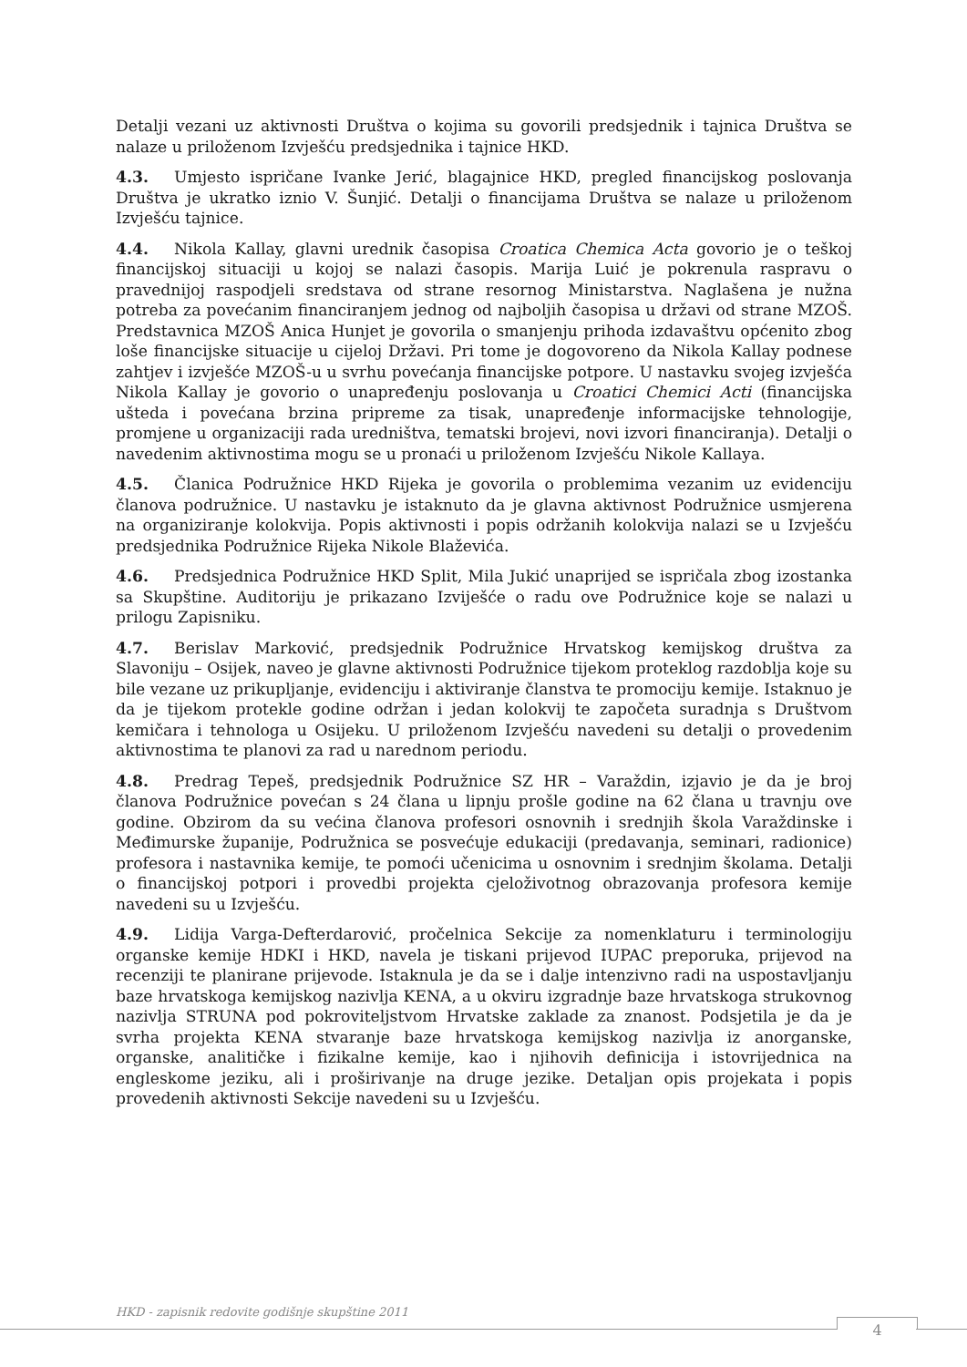Detalji vezani uz aktivnosti Društva o kojima su govorili predsjednik i tajnica Društva se nalaze u priloženom Izvješću predsjednika i tajnice HKD.
4.3. Umjesto ispričane Ivanke Jerić, blagajnice HKD, pregled financijskog poslovanja Društva je ukratko iznio V. Šunjić. Detalji o financijama Društva se nalaze u priloženom Izvješću tajnice.
4.4. Nikola Kallay, glavni urednik časopisa Croatica Chemica Acta govorio je o teškoj financijskoj situaciji u kojoj se nalazi časopis. Marija Luić je pokrenula raspravu o pravednijoj raspodjeli sredstava od strane resornog Ministarstva. Naglašena je nužna potreba za povećanim financiranjem jednog od najboljih časopisa u državi od strane MZOŠ. Predstavnica MZOŠ Anica Hunjet je govorila o smanjenju prihoda izdavaštvu općenito zbog loše financijske situacije u cijeloj Državi. Pri tome je dogovoreno da Nikola Kallay podnese zahtjev i izvješće MZOŠ-u u svrhu povećanja financijske potpore. U nastavku svojeg izvješća Nikola Kallay je govorio o unapređenju poslovanja u Croatici Chemici Acti (financijska ušteda i povećana brzina pripreme za tisak, unapređenje informacijske tehnologije, promjene u organizaciji rada uredništva, tematski brojevi, novi izvori financiranja). Detalji o navedenim aktivnostima mogu se u pronaći u priloženom Izvješću Nikole Kallaya.
4.5. Članica Podružnice HKD Rijeka je govorila o problemima vezanim uz evidenciju članova podružnice. U nastavku je istaknuto da je glavna aktivnost Podružnice usmjerena na organiziranje kolokvija. Popis aktivnosti i popis održanih kolokvija nalazi se u Izvješću predsjednika Podružnice Rijeka Nikole Blaževića.
4.6. Predsjednica Podružnice HKD Split, Mila Jukić unaprijed se ispričala zbog izostanka sa Skupštine. Auditoriju je prikazano Izviješće o radu ove Podružnice koje se nalazi u prilogu Zapisniku.
4.7. Berislav Marković, predsjednik Podružnice Hrvatskog kemijskog društva za Slavoniju – Osijek, naveo je glavne aktivnosti Podružnice tijekom proteklog razdoblja koje su bile vezane uz prikupljanje, evidenciju i aktiviranje članstva te promociju kemije. Istaknuo je da je tijekom protekle godine održan i jedan kolokvij te započeta suradnja s Društvom kemičara i tehnologa u Osijeku. U priloženom Izvješću navedeni su detalji o provedenim aktivnostima te planovi za rad u narednom periodu.
4.8. Predrag Tepeš, predsjednik Podružnice SZ HR – Varaždin, izjavio je da je broj članova Podružnice povećan s 24 člana u lipnju prošle godine na 62 člana u travnju ove godine. Obzirom da su većina članova profesori osnovnih i srednjih škola Varaždinske i Međimurske županije, Podružnica se posvećuje edukaciji (predavanja, seminari, radionice) profesora i nastavnika kemije, te pomoći učenicima u osnovnim i srednjim školama. Detalji o financijskoj potpori i provedbi projekta cjeloživotnog obrazovanja profesora kemije navedeni su u Izvješću.
4.9. Lidija Varga-Defterdarović, pročelnica Sekcije za nomenklaturu i terminologiju organske kemije HDKI i HKD, navela je tiskani prijevod IUPAC preporuka, prijevod na recenziji te planirane prijevode. Istaknula je da se i dalje intenzivno radi na uspostavljanju baze hrvatskoga kemijskog nazivlja KENA, a u okviru izgradnje baze hrvatskoga strukovnog nazivlja STRUNA pod pokroviteljstvom Hrvatske zaklade za znanost. Podsjetila je da je svrha projekta KENA stvaranje baze hrvatskoga kemijskog nazivlja iz anorganske, organske, analitičke i fizikalne kemije, kao i njihovih definicija i istovrijednica na engleskome jeziku, ali i proširivanje na druge jezike. Detaljan opis projekata i popis provedenih aktivnosti Sekcije navedeni su u Izvješću.
HKD - zapisnik redovite godišnje skupštine 2011
4